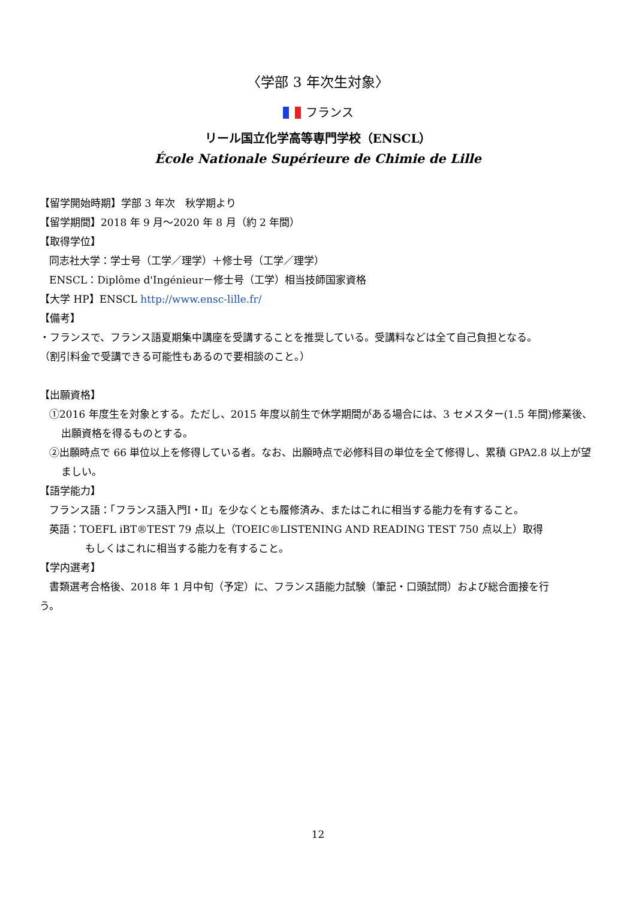〈学部 3 年次生対象〉
フランス
リール国立化学高等専門学校（ENSCL）
École Nationale Supérieure de Chimie de Lille
【留学開始時期】学部 3 年次　秋学期より
【留学期間】2018 年 9 月～2020 年 8 月（約 2 年間）
【取得学位】
同志社大学：学士号（工学／理学）＋修士号（工学／理学）
ENSCL：Diplôme d'Ingénieur－修士号（工学）相当技師国家資格
【大学 HP】ENSCL http://www.ensc-lille.fr/
【備考】
・フランスで、フランス語夏期集中講座を受講することを推奨している。受講料などは全て自己負担となる。
（割引料金で受講できる可能性もあるので要相談のこと。）
【出願資格】
①2016 年度生を対象とする。ただし、2015 年度以前生で休学期間がある場合には、3 セメスター(1.5 年間)修業後、出願資格を得るものとする。
②出願時点で 66 単位以上を修得している者。なお、出願時点で必修科目の単位を全て修得し、累積 GPA2.8 以上が望ましい。
【語学能力】
フランス語：「フランス語入門Ⅰ・Ⅱ」を少なくとも履修済み、またはこれに相当する能力を有すること。
英語：TOEFL iBT®TEST 79 点以上（TOEIC®LISTENING AND READING TEST 750 点以上）取得
もしくはこれに相当する能力を有すること。
【学内選考】
書類選考合格後、2018 年 1 月中旬（予定）に、フランス語能力試験（筆記・口頭試問）および総合面接を行
う。
12